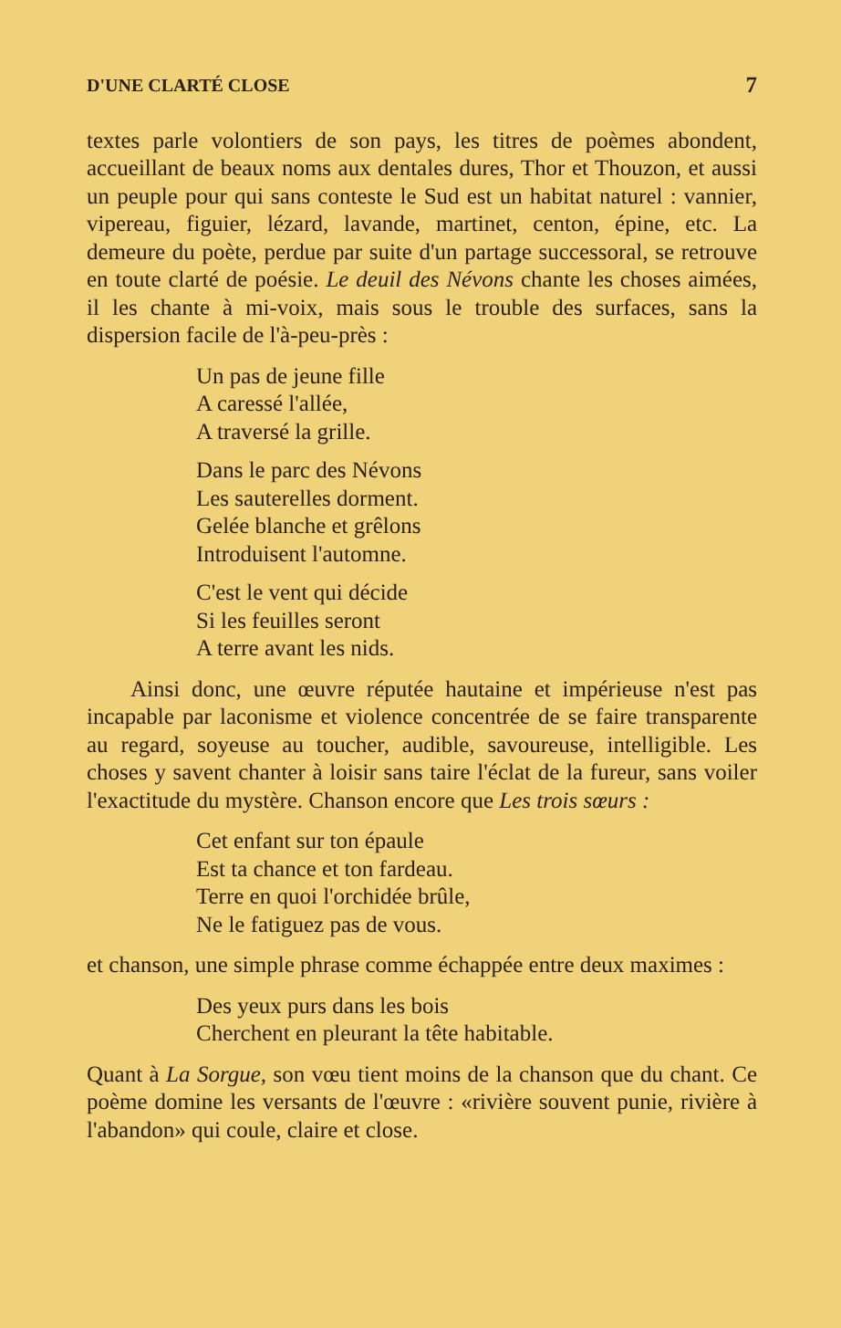D'UNE CLARTÉ CLOSE 7
textes parle volontiers de son pays, les titres de poèmes abondent, accueillant de beaux noms aux dentales dures, Thor et Thouzon, et aussi un peuple pour qui sans conteste le Sud est un habitat naturel : vannier, vipereau, figuier, lézard, lavande, martinet, centon, épine, etc. La demeure du poète, perdue par suite d'un partage successoral, se retrouve en toute clarté de poésie. Le deuil des Névons chante les choses aimées, il les chante à mi-voix, mais sous le trouble des surfaces, sans la dispersion facile de l'à-peu-près :
Un pas de jeune fille
A caressé l'allée,
A traversé la grille.
Dans le parc des Névons
Les sauterelles dorment.
Gelée blanche et grêlons
Introduisent l'automne.
C'est le vent qui décide
Si les feuilles seront
A terre avant les nids.
Ainsi donc, une œuvre réputée hautaine et impérieuse n'est pas incapable par laconisme et violence concentrée de se faire transparente au regard, soyeuse au toucher, audible, savoureuse, intelligible. Les choses y savent chanter à loisir sans taire l'éclat de la fureur, sans voiler l'exactitude du mystère. Chanson encore que Les trois sœurs :
Cet enfant sur ton épaule
Est ta chance et ton fardeau.
Terre en quoi l'orchidée brûle,
Ne le fatiguez pas de vous.
et chanson, une simple phrase comme échappée entre deux maximes :
Des yeux purs dans les bois
Cherchent en pleurant la tête habitable.
Quant à La Sorgue, son vœu tient moins de la chanson que du chant. Ce poème domine les versants de l'œuvre : «rivière souvent punie, rivière à l'abandon» qui coule, claire et close.